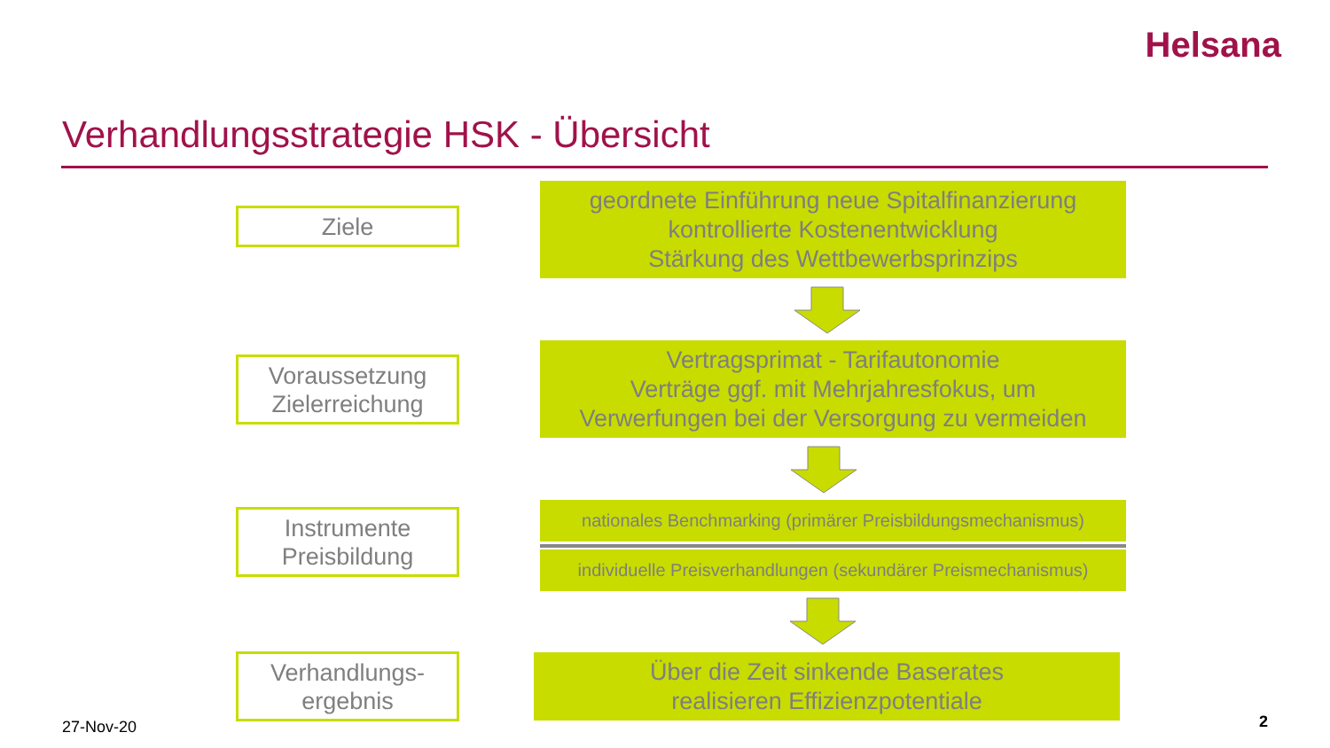Helsana
Verhandlungsstrategie HSK - Übersicht
Ziele
geordnete Einführung neue Spitalfinanzierung
kontrollierte Kostenentwicklung
Stärkung des Wettbewerbsprinzips
Voraussetzung
Zielerreichung
Vertragsprimat - Tarifautonomie
Verträge ggf. mit Mehrjahresfokus, um
Verwerfungen bei der Versorgung zu vermeiden
Instrumente
Preisbildung
nationales Benchmarking (primärer Preisbildungsmechanismus)
individuelle Preisverhandlungen (sekundärer Preismechanismus)
Verhandlungs-
ergebnis
Über die Zeit sinkende Baserates
realisieren Effizienzpotentiale
27-Nov-20 2